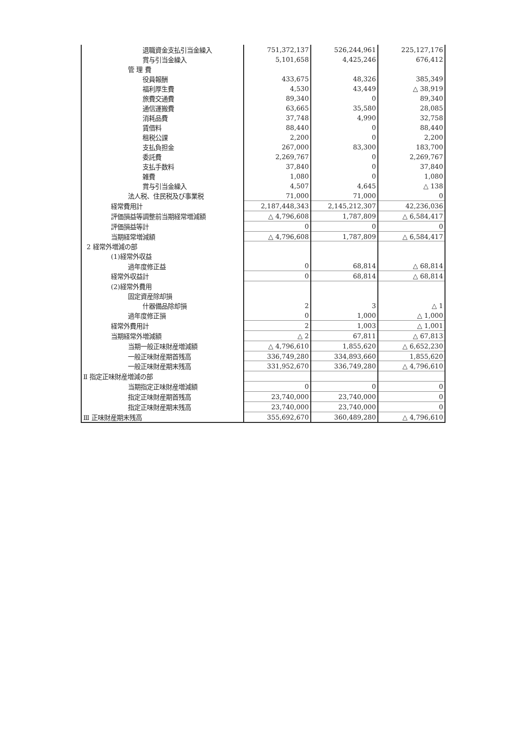| 退職資金支払引当金繰入 | 751,372,137 | 526,244,961 | 225,127,176 |
| 賞与引当金繰入 | 5,101,658 | 4,425,246 | 676,412 |
| 管 理 費 | | | |
| 役員報酬 | 433,675 | 48,326 | 385,349 |
| 福利厚生費 | 4,530 | 43,449 | △ 38,919 |
| 旅費交通費 | 89,340 | 0 | 89,340 |
| 通信運搬費 | 63,665 | 35,580 | 28,085 |
| 消耗品費 | 37,748 | 4,990 | 32,758 |
| 賃借料 | 88,440 | 0 | 88,440 |
| 租税公課 | 2,200 | 0 | 2,200 |
| 支払負担金 | 267,000 | 83,300 | 183,700 |
| 委託費 | 2,269,767 | 0 | 2,269,767 |
| 支払手数料 | 37,840 | 0 | 37,840 |
| 雑費 | 1,080 | 0 | 1,080 |
| 賞与引当金繰入 | 4,507 | 4,645 | △ 138 |
| 法人税、住民税及び事業税 | 71,000 | 71,000 | 0 |
| 経常費用計 | 2,187,448,343 | 2,145,212,307 | 42,236,036 |
| 評価損益等調整前当期経常増減額 | △ 4,796,608 | 1,787,809 | △ 6,584,417 |
| 評価損益等計 | 0 | 0 | 0 |
| 当期経常増減額 | △ 4,796,608 | 1,787,809 | △ 6,584,417 |
| 2 経常外増減の部 | | | |
| (1)経常外収益 | | | |
| 過年度修正益 | 0 | 68,814 | △ 68,814 |
| 経常外収益計 | 0 | 68,814 | △ 68,814 |
| (2)経常外費用 | | | |
| 固定資産除却損 | | | |
| 什器備品除却損 | 2 | 3 | △ 1 |
| 過年度修正損 | 0 | 1,000 | △ 1,000 |
| 経常外費用計 | 2 | 1,003 | △ 1,001 |
| 当期経常外増減額 | △ 2 | 67,811 | △ 67,813 |
| 当期一般正味財産増減額 | △ 4,796,610 | 1,855,620 | △ 6,652,230 |
| 一般正味財産期首残高 | 336,749,280 | 334,893,660 | 1,855,620 |
| 一般正味財産期末残高 | 331,952,670 | 336,749,280 | △ 4,796,610 |
| Ⅱ 指定正味財産増減の部 | | | |
| 当期指定正味財産増減額 | 0 | 0 | 0 |
| 指定正味財産期首残高 | 23,740,000 | 23,740,000 | 0 |
| 指定正味財産期末残高 | 23,740,000 | 23,740,000 | 0 |
| Ⅲ 正味財産期末残高 | 355,692,670 | 360,489,280 | △ 4,796,610 |